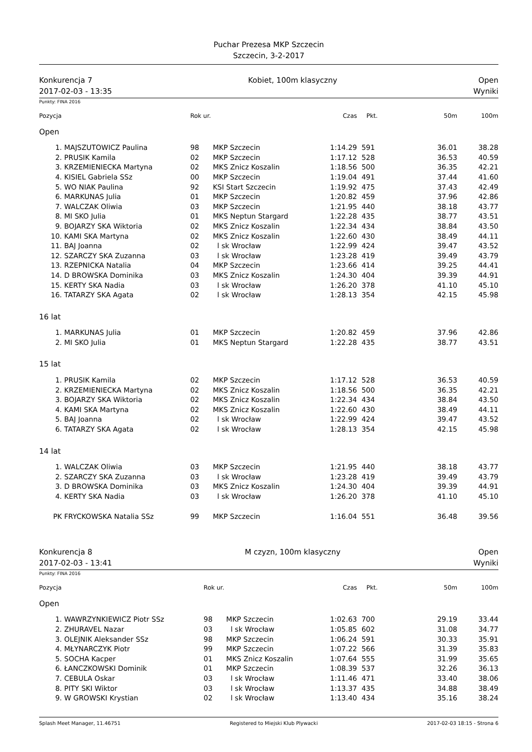Puchar Prezesa MKP Szczecin
Szczecin, 3-2-2017
Konkurencja 7
2017-02-03 - 13:35
Kobiet, 100m klasyczny Open
Wyniki
Punkty: FINA 2016
| Pozycja | | Rok ur. | | Czas | Pkt. | 50m | 100m |
| --- | --- | --- | --- | --- | --- | --- | --- |
| Open | | | | | | | |
| 1. | MAJSZUTOWICZ Paulina | 98 | MKP Szczecin | 1:14.29 | 591 | 36.01 | 38.28 |
| 2. | PRUSIK Kamila | 02 | MKP Szczecin | 1:17.12 | 528 | 36.53 | 40.59 |
| 3. | KRZEMIENIECKA Martyna | 02 | MKS Znicz Koszalin | 1:18.56 | 500 | 36.35 | 42.21 |
| 4. | KISIEL Gabriela SSz | 00 | MKP Szczecin | 1:19.04 | 491 | 37.44 | 41.60 |
| 5. | WO NIAK Paulina | 92 | KSI Start Szczecin | 1:19.92 | 475 | 37.43 | 42.49 |
| 6. | MARKUNAS Julia | 01 | MKP Szczecin | 1:20.82 | 459 | 37.96 | 42.86 |
| 7. | WALCZAK Oliwia | 03 | MKP Szczecin | 1:21.95 | 440 | 38.18 | 43.77 |
| 8. | MI SKO Julia | 01 | MKS Neptun Stargard | 1:22.28 | 435 | 38.77 | 43.51 |
| 9. | BOJARZY SKA Wiktoria | 02 | MKS Znicz Koszalin | 1:22.34 | 434 | 38.84 | 43.50 |
| 10. | KAMI SKA Martyna | 02 | MKS Znicz Koszalin | 1:22.60 | 430 | 38.49 | 44.11 |
| 11. | BAJ Joanna | 02 | l sk Wrocław | 1:22.99 | 424 | 39.47 | 43.52 |
| 12. | SZARCZY SKA Zuzanna | 03 | l sk Wrocław | 1:23.28 | 419 | 39.49 | 43.79 |
| 13. | RZEPNICKA Natalia | 04 | MKP Szczecin | 1:23.66 | 414 | 39.25 | 44.41 |
| 14. | D BROWSKA Dominika | 03 | MKS Znicz Koszalin | 1:24.30 | 404 | 39.39 | 44.91 |
| 15. | KERTY SKA Nadia | 03 | l sk Wrocław | 1:26.20 | 378 | 41.10 | 45.10 |
| 16. | TATARZY SKA Agata | 02 | l sk Wrocław | 1:28.13 | 354 | 42.15 | 45.98 |
| 16 lat | | | | | | | |
| 1. | MARKUNAS Julia | 01 | MKP Szczecin | 1:20.82 | 459 | 37.96 | 42.86 |
| 2. | MI SKO Julia | 01 | MKS Neptun Stargard | 1:22.28 | 435 | 38.77 | 43.51 |
| 15 lat | | | | | | | |
| 1. | PRUSIK Kamila | 02 | MKP Szczecin | 1:17.12 | 528 | 36.53 | 40.59 |
| 2. | KRZEMIENIECKA Martyna | 02 | MKS Znicz Koszalin | 1:18.56 | 500 | 36.35 | 42.21 |
| 3. | BOJARZY SKA Wiktoria | 02 | MKS Znicz Koszalin | 1:22.34 | 434 | 38.84 | 43.50 |
| 4. | KAMI SKA Martyna | 02 | MKS Znicz Koszalin | 1:22.60 | 430 | 38.49 | 44.11 |
| 5. | BAJ Joanna | 02 | l sk Wrocław | 1:22.99 | 424 | 39.47 | 43.52 |
| 6. | TATARZY SKA Agata | 02 | l sk Wrocław | 1:28.13 | 354 | 42.15 | 45.98 |
| 14 lat | | | | | | | |
| 1. | WALCZAK Oliwia | 03 | MKP Szczecin | 1:21.95 | 440 | 38.18 | 43.77 |
| 2. | SZARCZY SKA Zuzanna | 03 | l sk Wrocław | 1:23.28 | 419 | 39.49 | 43.79 |
| 3. | D BROWSKA Dominika | 03 | MKS Znicz Koszalin | 1:24.30 | 404 | 39.39 | 44.91 |
| 4. | KERTY SKA Nadia | 03 | l sk Wrocław | 1:26.20 | 378 | 41.10 | 45.10 |
| PK | FRYCKOWSKA Natalia SSz | 99 | MKP Szczecin | 1:16.04 | 551 | 36.48 | 39.56 |
Konkurencja 8
2017-02-03 - 13:41
M czyzn, 100m klasyczny Open
Wyniki
Punkty: FINA 2016
| Pozycja | | Rok ur. | | Czas | Pkt. | 50m | 100m |
| --- | --- | --- | --- | --- | --- | --- | --- |
| Open | | | | | | | |
| 1. | WAWRZYNKIEWICZ Piotr SSz | 98 | MKP Szczecin | 1:02.63 | 700 | 29.19 | 33.44 |
| 2. | ZHURAVEL Nazar | 03 | l sk Wrocław | 1:05.85 | 602 | 31.08 | 34.77 |
| 3. | OLEJNIK Aleksander SSz | 98 | MKP Szczecin | 1:06.24 | 591 | 30.33 | 35.91 |
| 4. | MŁYNARCZYK Piotr | 99 | MKP Szczecin | 1:07.22 | 566 | 31.39 | 35.83 |
| 5. | SOCHA Kacper | 01 | MKS Znicz Koszalin | 1:07.64 | 555 | 31.99 | 35.65 |
| 6. | ŁANCZKOWSKI Dominik | 01 | MKP Szczecin | 1:08.39 | 537 | 32.26 | 36.13 |
| 7. | CEBULA Oskar | 03 | l sk Wrocław | 1:11.46 | 471 | 33.40 | 38.06 |
| 8. | PITY SKI Wiktor | 03 | l sk Wrocław | 1:13.37 | 435 | 34.88 | 38.49 |
| 9. | W GROWSKI Krystian | 02 | l sk Wrocław | 1:13.40 | 434 | 35.16 | 38.24 |
Splash Meet Manager, 11.46751 Registered to Miejski Klub Plywacki 2017-02-03 18:15 - Strona 6